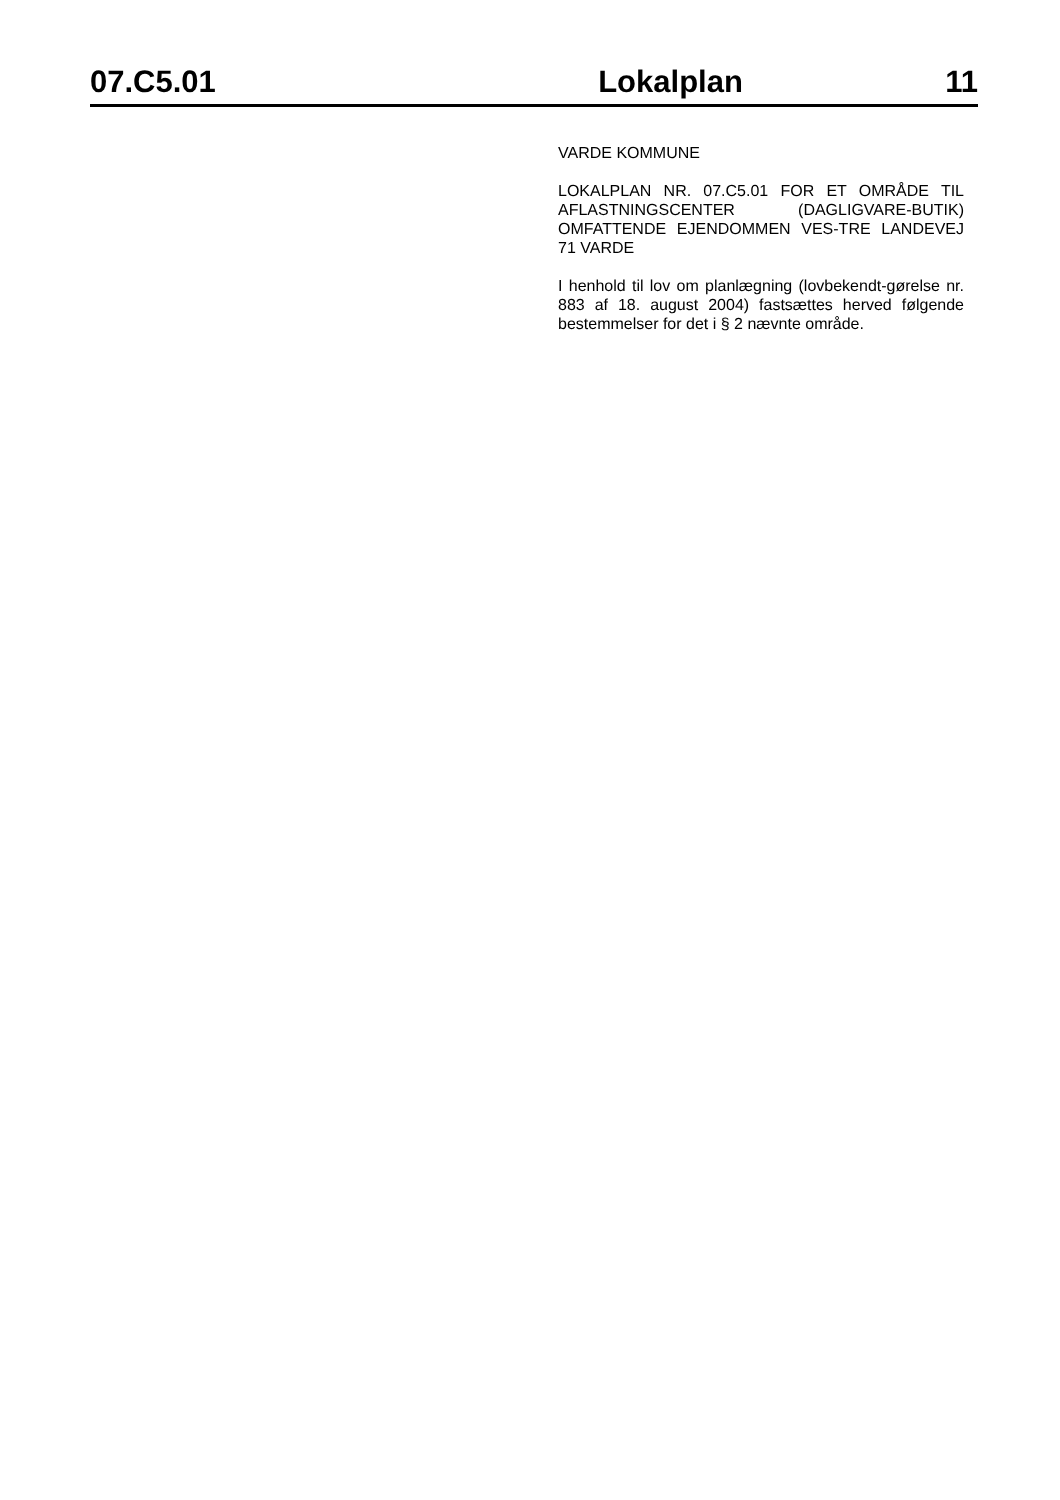07.C5.01 Lokalplan 11
VARDE KOMMUNE
LOKALPLAN NR. 07.C5.01 FOR ET OMRÅDE TIL AFLASTNINGSCENTER (DAGLIGVARE-BUTIK) OMFATTENDE EJENDOMMEN VES-TRE LANDEVEJ 71 VARDE
I henhold til lov om planlægning (lovbekendt-gørelse nr. 883 af 18. august 2004) fastsættes herved følgende bestemmelser for det i § 2 nævnte område.